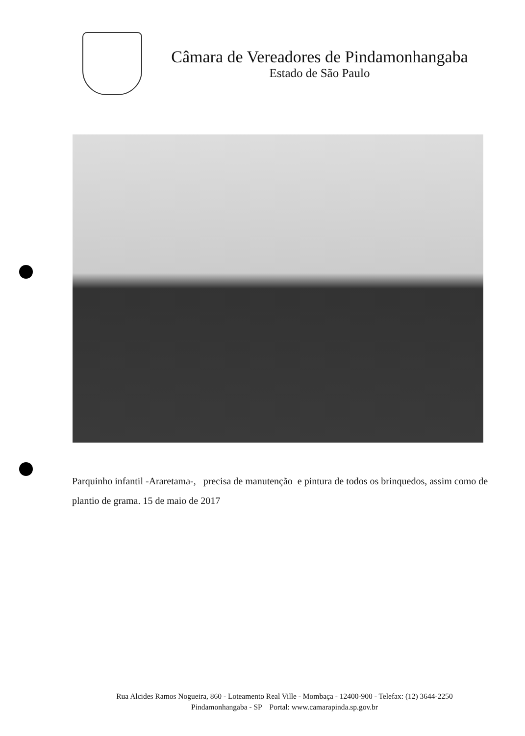Câmara de Vereadores de Pindamonhangaba
Estado de São Paulo
Parquinho infantil -Araretama-, precisa de manutenção e pintura de todos os brinquedos, assim como de plantio de grama. 15 de maio de 2017
Rua Alcides Ramos Nogueira, 860 - Loteamento Real Ville - Mombaça - 12400-900 - Telefax: (12) 3644-2250
Pindamonhangaba - SP Portal: www.camarapinda.sp.gov.br